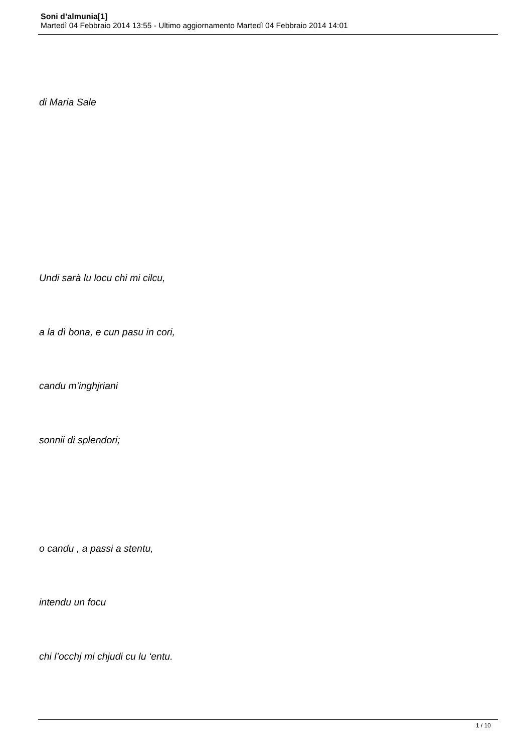Soni d’almunia[1]
Martedì 04 Febbraio 2014 13:55 - Ultimo aggiornamento Martedì 04 Febbraio 2014 14:01
di Maria Sale
Undi sarà lu locu chi mi cilcu,
a la dì bona, e cun pasu in cori,
candu m’inghjriani
sonnii di splendori;
o candu , a passi a stentu,
intendu un focu
chi l’occhj mi chjudi cu lu ‘entu.
1 / 10